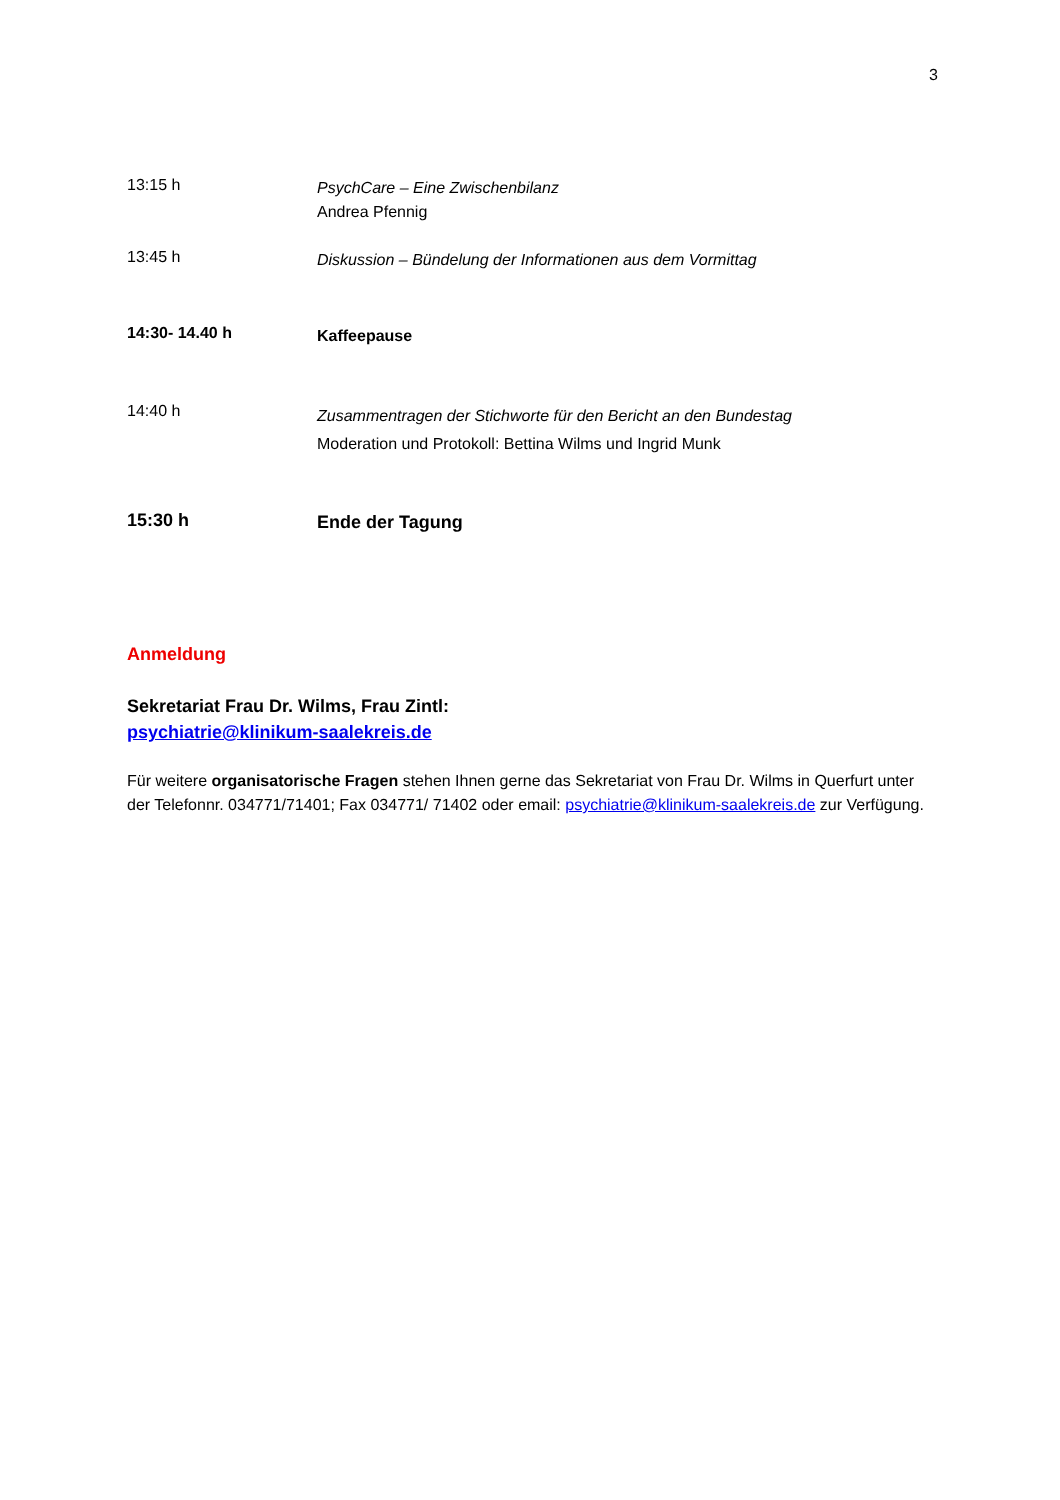3
13:15 h
PsychCare – Eine Zwischenbilanz
Andrea Pfennig
13:45 h
Diskussion – Bündelung der Informationen aus dem Vormittag
14:30- 14.40 h
Kaffeepause
14:40 h
Zusammentragen der Stichworte für den Bericht an den Bundestag
Moderation und Protokoll: Bettina Wilms und Ingrid Munk
15:30 h
Ende der Tagung
Anmeldung
Sekretariat Frau Dr. Wilms, Frau Zintl:
psychiatrie@klinikum-saalekreis.de
Für weitere organisatorische Fragen stehen Ihnen gerne das Sekretariat von Frau Dr. Wilms in Querfurt unter der Telefonnr. 034771/71401; Fax 034771/ 71402 oder email: psychiatrie@klinikum-saalekreis.de zur Verfügung.